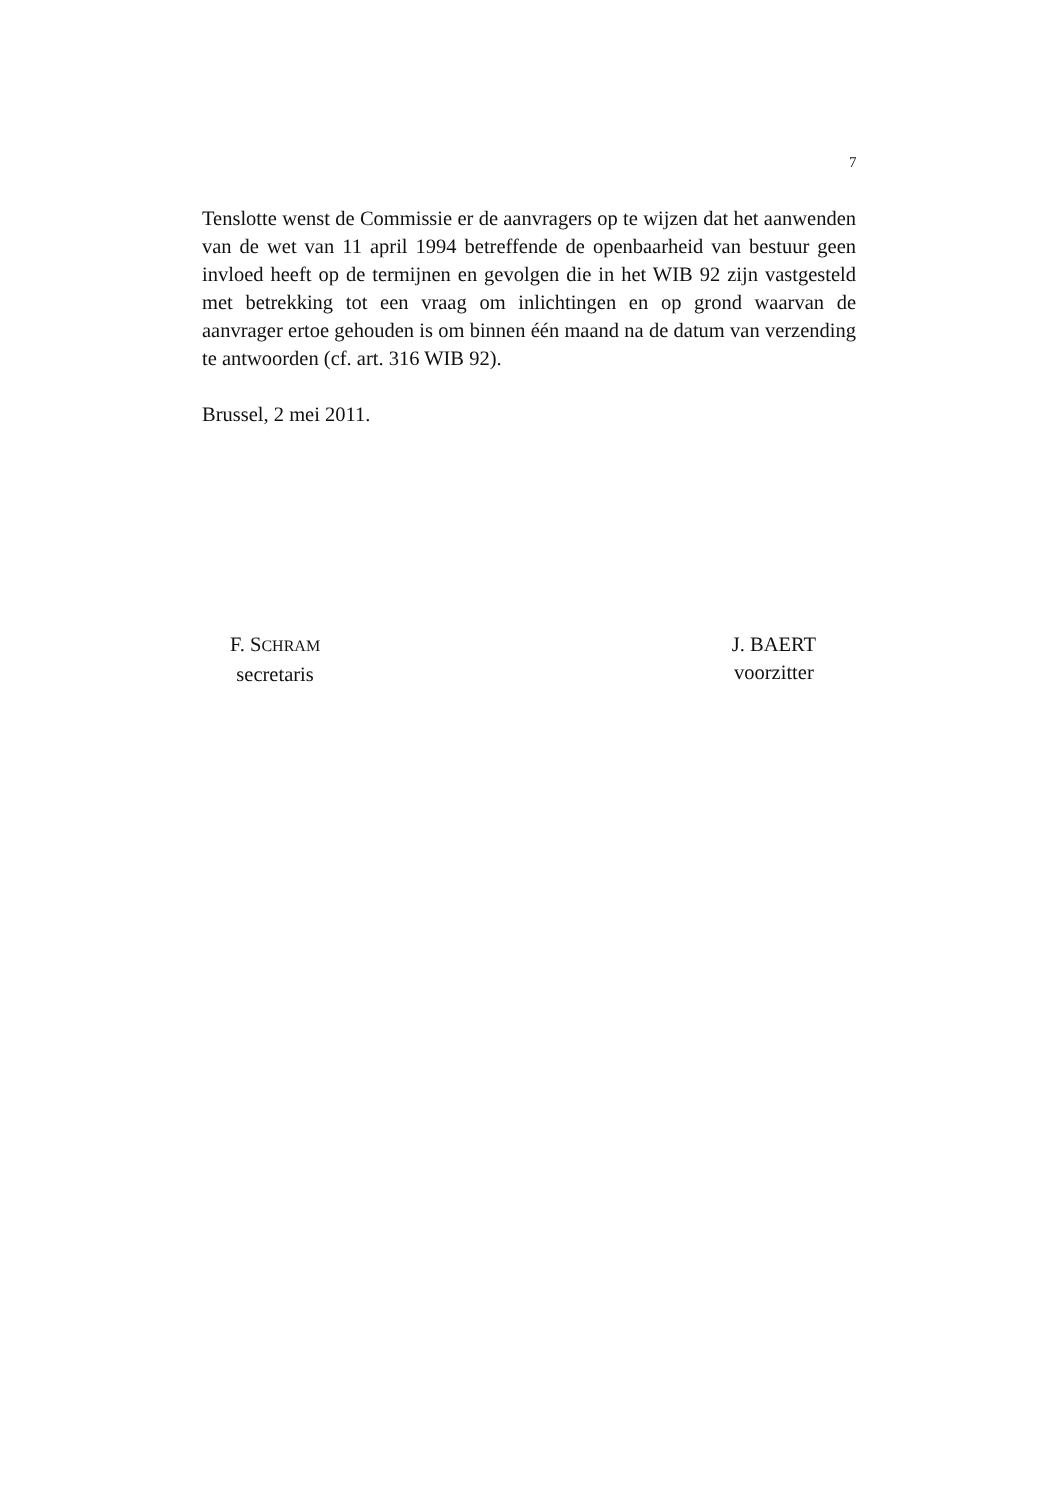7
Tenslotte wenst de Commissie er de aanvragers op te wijzen dat het aanwenden van de wet van 11 april 1994 betreffende de openbaarheid van bestuur geen invloed heeft op de termijnen en gevolgen die in het WIB 92 zijn vastgesteld met betrekking tot een vraag om inlichtingen en op grond waarvan de aanvrager ertoe gehouden is om binnen één maand na de datum van verzending te antwoorden (cf. art. 316 WIB 92).
Brussel, 2 mei 2011.
F. SCHRAM
secretaris
J. BAERT
voorzitter